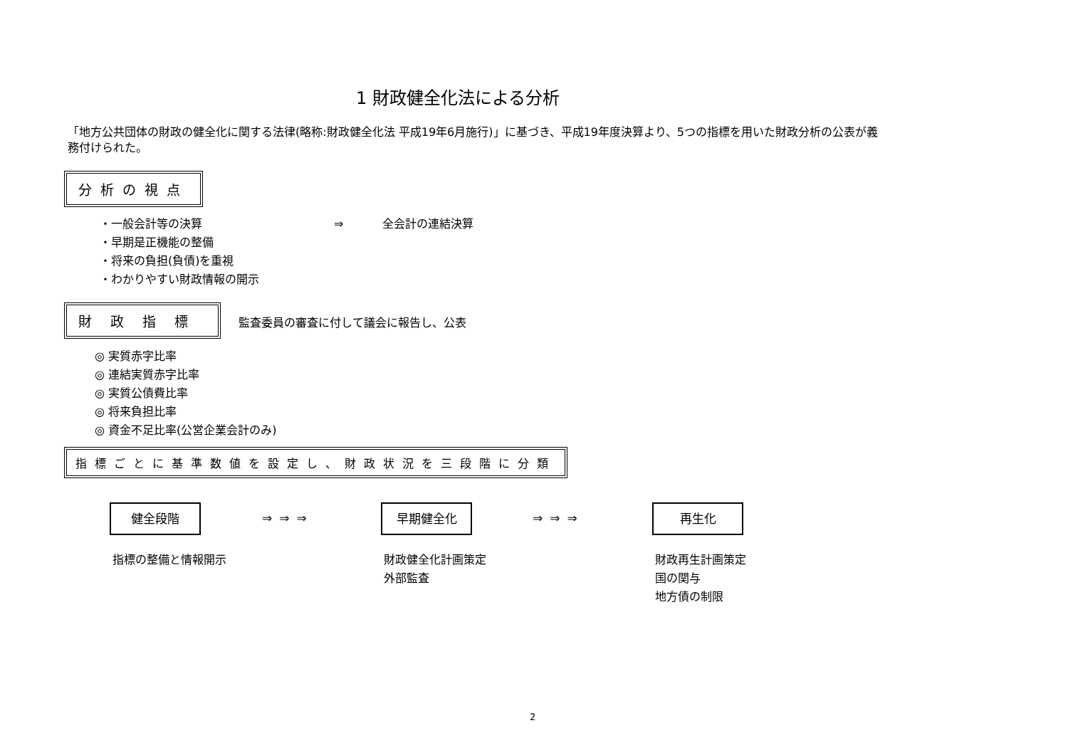1 財政健全化法による分析
「地方公共団体の財政の健全化に関する法律(略称:財政健全化法 平成19年6月施行)」に基づき、平成19年度決算より、5つの指標を用いた財政分析の公表が義務付けられた。
分析の視点
・一般会計等の決算 ⇒ 全会計の連結決算
・早期是正機能の整備
・将来の負担(負債)を重視
・わかりやすい財政情報の開示
財政指標 監査委員の審査に付して議会に報告し、公表
◎ 実質赤字比率
◎ 連結実質赤字比率
◎ 実質公債費比率
◎ 将来負担比率
◎ 資金不足比率(公営企業会計のみ)
指標ごとに基準数値を設定し、財政状況を三段階に分類
健全段階
指標の整備と情報開示
⇒⇒⇒
早期健全化
財政健全化計画策定
外部監査
⇒⇒⇒
再生化
財政再生計画策定
国の関与
地方債の制限
2